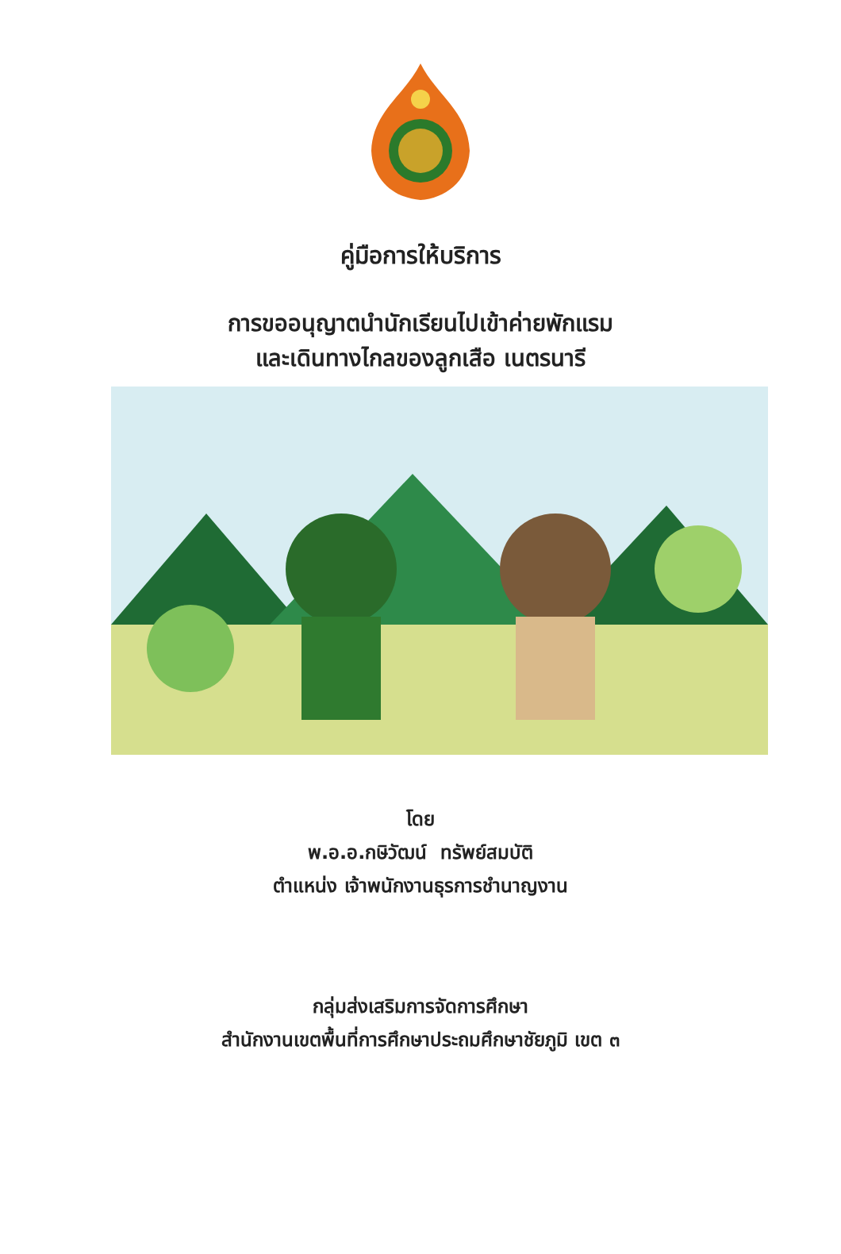คู่มือการให้บริการ
การขออนุญาตนำนักเรียนไปเข้าค่ายพักแรม
และเดินทางไกลของลูกเสือ เนตรนารี
โดย
พ.อ.อ.กษิวัฒน์ ทรัพย์สมบัติ
ตำแหน่ง เจ้าพนักงานธุรการชำนาญงาน
กลุ่มส่งเสริมการจัดการศึกษา
สำนักงานเขตพื้นที่การศึกษาประถมศึกษาชัยภูมิ เขต ๓